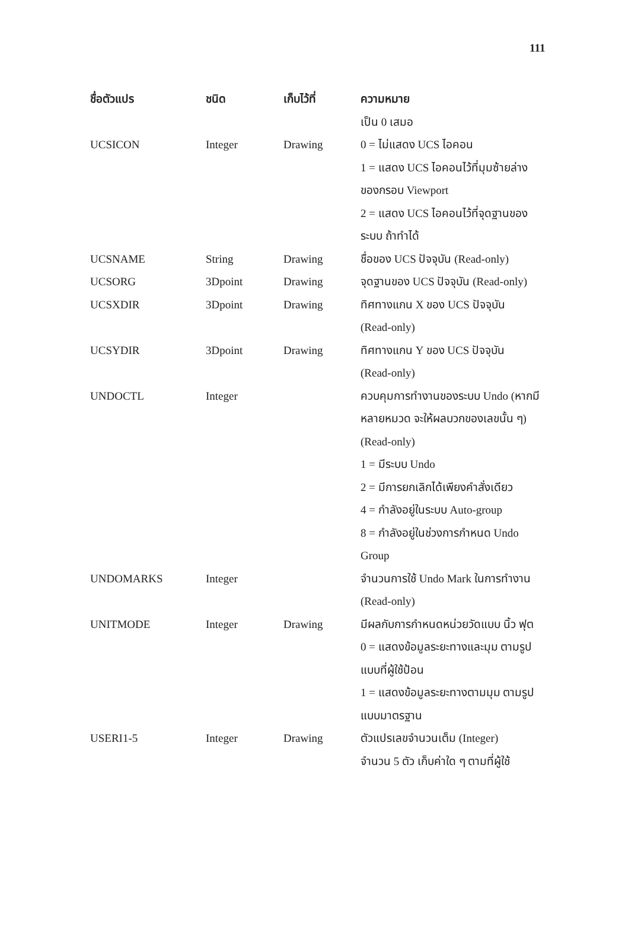111
| ชื่อตัวแปร | ชนิด | เก็บไว้ที่ | ความหมาย |
| --- | --- | --- | --- |
| | | | เป็น 0 เสมอ |
| UCSICON | Integer | Drawing | 0 = ไม่แสดง UCS ไอคอน 1 = แสดง UCS ไอคอนไว้ที่มุมซ้ายล่างของกรอบ Viewport 2 = แสดง UCS ไอคอนไว้ที่จุดฐานของระบบ ถ้าทำได้ |
| UCSNAME | String | Drawing | ชื่อของ UCS ปัจจุบัน (Read-only) |
| UCSORG | 3Dpoint | Drawing | จุดฐานของ UCS ปัจจุบัน (Read-only) |
| UCSXDIR | 3Dpoint | Drawing | ทิศทางแกน X ของ UCS ปัจจุบัน (Read-only) |
| UCSYDIR | 3Dpoint | Drawing | ทิศทางแกน Y ของ UCS ปัจจุบัน (Read-only) |
| UNDOCTL | Integer | | ควบคุมการทำงานของระบบ Undo (หากมีหลายหมวด จะให้ผลบวกของเลขนั้น ๆ) (Read-only) 1 = มีระบบ Undo 2 = มีการยกเลิกได้เพียงคำสั่งเดียว 4 = กำลังอยู่ในระบบ Auto-group 8 = กำลังอยู่ในช่วงการกำหนด Undo Group |
| UNDOMARKS | Integer | | จำนวนการใช้ Undo Mark ในการทำงาน (Read-only) |
| UNITMODE | Integer | Drawing | มีผลกับการกำหนดหน่วยวัดแบบ นิ้ว ฟุต 0 = แสดงข้อมูลระยะทางและมุม ตามรูปแบบที่ผู้ใช้ป้อน 1 = แสดงข้อมูลระยะทางตามมุม ตามรูปแบบมาตรฐาน |
| USERI1-5 | Integer | Drawing | ตัวแปรเลขจำนวนเต็ม (Integer) จำนวน 5 ตัว เก็บค่าใด ๆ ตามที่ผู้ใช้ |